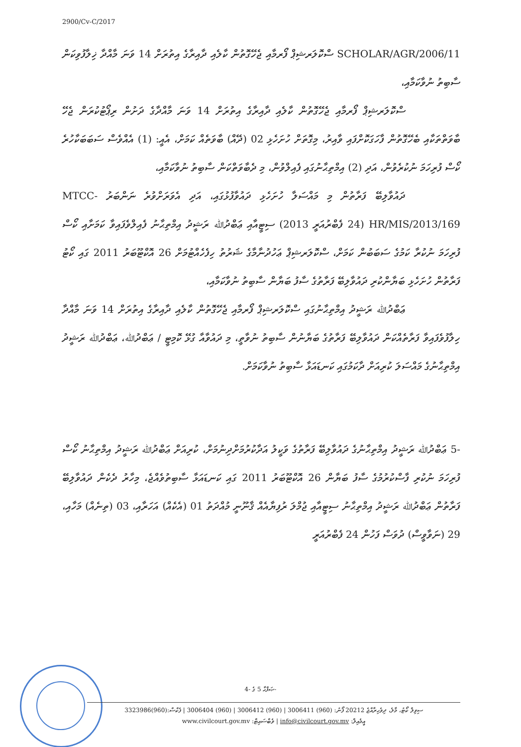2900/Cv-C/2017
SCHOLAR/AGR/2006/11 ސްކޮލަރޝިޕް ފޯރމާއި ޖެހޭގޮތުން ކާލެއި ދާއިރާގެ އިތުރަށް 14 ވަނަ މާއްދާ ޚިލާފުވިކަން ސާބިތު ނުވާކަމާއި،
ސްކޮލަރޝިޕް ފޯރމާއި ޖެހޭގޮތުން ކާލެއި ދާއިރާގެ އިތުރަށް 14 ވަނަ މާއްދާގެ ދަށުން ރިޕޯޓުކުރަން ޖެހޭ ބާވަތްތަކާއި ބެހޭގޮތުން ފާހަގަކޮށްފައި ވާއިރު، މިގޮތަށް ހުށަހެޅި 02 (ދޭއް) ބާވަތެއް ކަމަށް، އެއީ: (1) އެއްވެސް ސަބަބަކާހުރެ ކޯސް ފުރިހަމަ ނުކުރެވުން، އަދި (2) އިމްތިޙާނުގައި ފެއިލްވުން، މި ދެބާވަތްކަން ސާބިތު ނުވާކަމާއި،
ދައުވާލިބޭ ފަރާތުން މި މައްސަލާ ހުށަހެޅި ދައުވާފުޅުގައި، އަދި އެވަރަށްވުރެ ނަންބަރު MTCC-HR/MIS/2013/169 (24 ފެބްރުއަރީ 2013) ސިޓީއާއި ޢަބްދުﷲ ރަޝީދު އިމްތިޙާނު ފެއިލްވެފައިވާ ކަމަށާއި ކޯސް ފުރިހަމަ ނުކުރާ ކަމުގެ ސަބަބުން ކަމަށް، ސްކޮލަރޝިޕް ޢަހުދުނާމާގެ ޝަރުތު ހިފެހެއްޓުމަށް 26 އޮކްޓޫބަރު 2011 ގައި ކޯޓު ފަރާތުން ހުށަހެޅި ބަޔާންކުރި ދައުވާލިބޭ ފަރާތުގެ ސާފު ބަޔާން ސާބިތު ނުވާކަމާއި،
ޢަބްދުﷲ ރަޝީދު އިމްތިޙާނުގައި ސްކޮލަރޝިޕް ފޯރމާއި ޖެހޭގޮތުން ކާލެއި ދާއިރާގެ އިތުރަށް 14 ވަނަ މާއްދާ ހިލާފުވެފައިވާ ފަރާތެއްކަން ދައުވާލިބޭ ފަރާތުގެ ބަޔާނުން ސާބިތު ނުވާތީ، މި ދައުވާއާ ގުޅޭ ކޮމިޓީ / ޢަބްދުﷲ، ޢަބްދުﷲ ރަޝީދު އިމްތިޙާނުގެ މައްސަލަ ކުރިއަށް ދާކަމުގައި ކަނޑައަޅާ ސާބިތު ނުވާކަމަށް.
-5 ޢަބްދުﷲ ރަޝީދު އިމްތިޙާނުގެ ދައުވާލިބޭ ފަރާތުގެ ވަކީލު އަދާކުރުމަށްދިނުމަށް، ކުރިއަށް ޢަބްދުﷲ ރަޝީދު އިމްތިޙާނު ކޯސް ފުރިހަމަ ނުކުރި ފާސްކުރުމުގެ ސާފު ބަޔާން 26 އޮކްޓޫބަރު 2011 ގައި ކަނޑައަޅާ ސާބިތުވެއްޖެ، މިހާރު ދެކެން ދައުވާލިބޭ ފަރާތުން ޢަބްދުﷲ ރަޝީދު އިމްތިޙާނު ސިޓީއާއި ޖުމްލަ ރުފިޔާއެއް ޤާނޫނީ މުއްދަތު 01 (އެކެއް) އަހަރާއި، 03 (ތިނެއް) މަހާއި، 29 (ނަވާވީސް) ދުވަސް ފަހުން 24 ފެބްރުއަރީ
ޞަފްޙާ 5 ގެ -4-
ސިވިލް ކޯޓު، މާލެ، ދިވެހިރާއްޖެ 20212 ފޯނު: (960) 3006411 | (960) 3006412 | (960) 3006404 | ފެކްސް:(960)3323986
www.civilcourt.gov.mv :ވެބްސައިޓް | info@civilcourt.gov.mv :އީމެއިލް